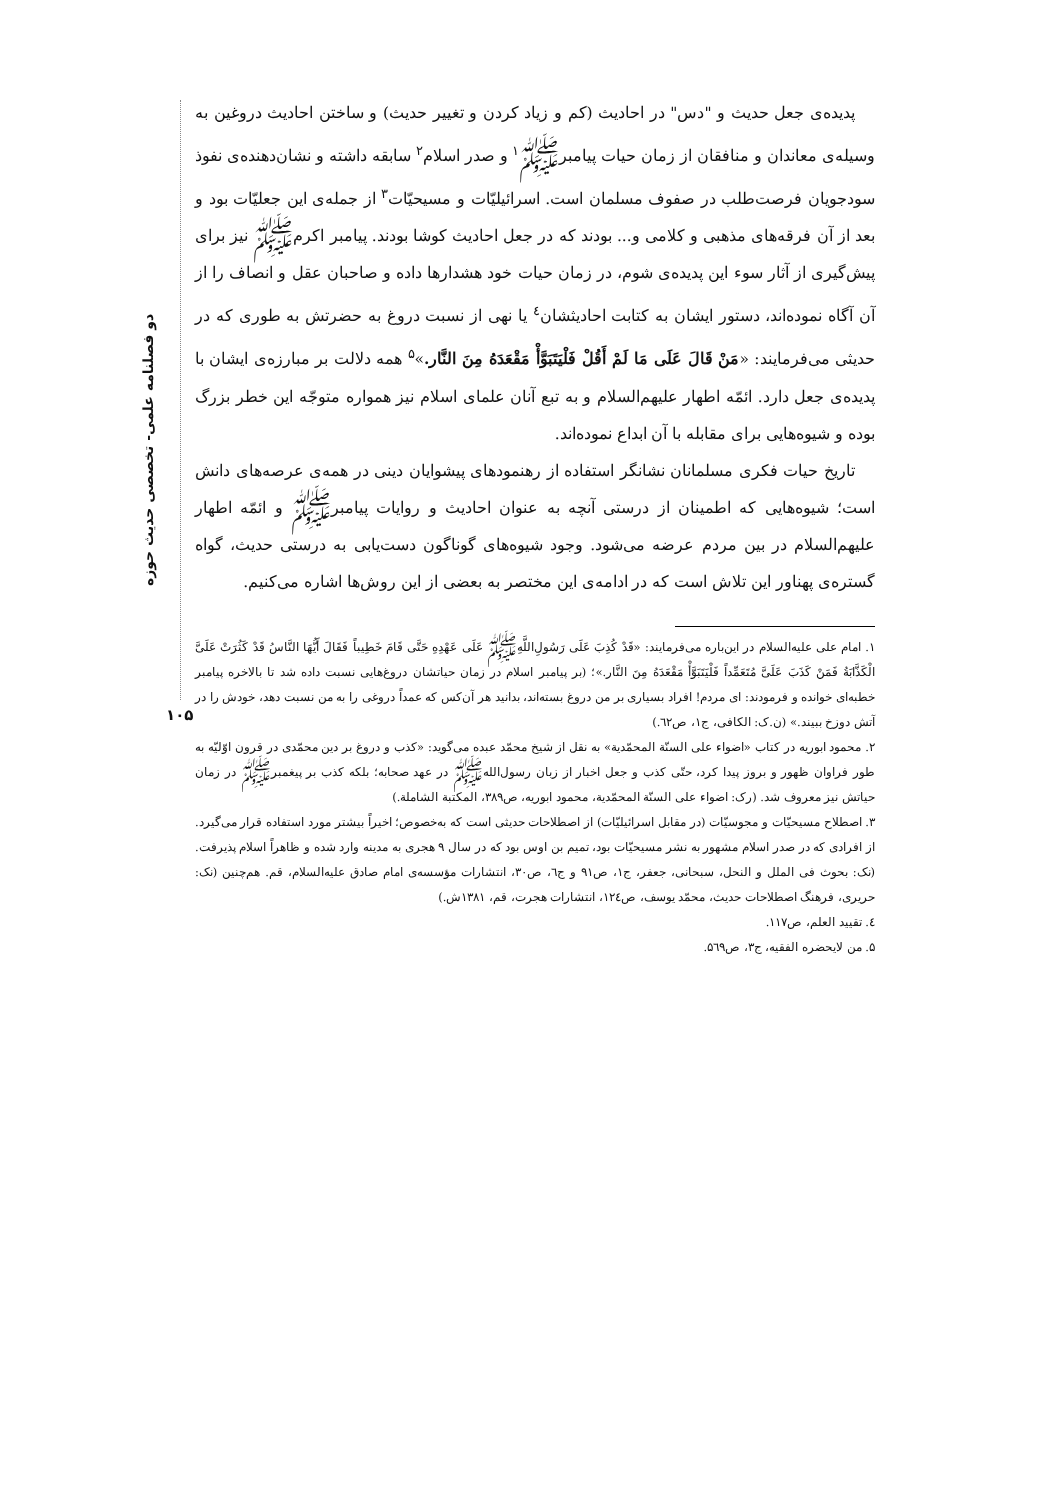دو فصلنامه علمی- تخصصی حدیث حوزه
پدیده‌ی جعل حدیث و "دس" در احادیث (کم و زیاد کردن و تغییر حدیث) و ساختن احادیث دروغین به وسیله‌ی معاندان و منافقان از زمان حیات پیامبرﷺ<sup>۱</sup> و صدر اسلام<sup>۲</sup> سابقه داشته و نشان‌دهنده‌ی نفوذ سودجویان فرصت‌طلب در صفوف مسلمان است. اسرائیلیّات و مسیحیّات<sup>۳</sup> از جمله‌ی این جعلیّات بود و بعد از آن فرقه‌های مذهبی و کلامی و... بودند که در جعل احادیث کوشا بودند. پیامبر اکرمﷺ نیز برای پیش‌گیری از آثار سوء این پدیده‌ی شوم، در زمان حیات خود هشدارها داده و صاحبان عقل و انصاف را از آن آگاه نموده‌اند، دستور ایشان به کتابت احادیثشان<sup>٤</sup> یا نهی از نسبت دروغ به حضرتش به طوری که در حدیثی می‌فرمایند: «مَنْ قَالَ عَلَی مَا لَمْ أَقُلْ فَلْیَتَبَوَّأْ مَقْعَدَهُ مِنَ النَّار.»<sup>۵</sup> همه دلالت بر مبارزه‌ی ایشان با پدیده‌ی جعل دارد. ائمّه اطهار علیهم‌السلام و به تبع آنان علمای اسلام نیز همواره متوجّه این خطر بزرگ بوده و شیوه‌هایی برای مقابله با آن ابداع نموده‌اند.
تاریخ حیات فکری مسلمانان نشانگر استفاده از رهنمودهای پیشوایان دینی در همه‌ی عرصه‌های دانش است؛ شیوه‌هایی که اطمینان از درستی آنچه به عنوان احادیث و روایات پیامبرﷺ و ائمّه اطهار علیهم‌السلام در بین مردم عرضه می‌شود. وجود شیوه‌های گوناگون دست‌یابی به درستی حدیث، گواه گستره‌ی پهناور این تلاش است که در ادامه‌ی این مختصر به بعضی از این روش‌ها اشاره می‌کنیم.
۱. امام علی علیه‌السلام در این‌باره می‌فرمایند: «قَدْ کُذِبَ عَلَی رَسُولِ‌اللَّهِﷺ عَلَی عَهْدِهِ حَتَّی قَامَ خَطِیباً فَقَالَ أَیُّهَا النَّاسُ قَدْ کَثُرَتْ عَلَیَّ الْکَذَّابَةُ فَمَنْ کَذَبَ عَلَیَّ مُتَعَمِّداً فَلْیَتَبَوَّأْ مَقْعَدَهُ مِنَ النَّار.»؛ (بر پیامبر اسلام در زمان حیاتشان دروغ‌هایی نسبت داده شد تا بالاخره پیامبر خطبه‌ای خوانده و فرمودند: ای مردم! افراد بسیاری بر من دروغ بسته‌اند، بدانید هر آن‌کس که عمداً دروغی را به من نسبت دهد، خودش را در آتش دوزخ ببیند.» (ن.ک: الکافی، ج۱، ص٦٢.)
۲. محمود ابوریه در کتاب «اضواء علی السنّة المحمّدیة» به نقل از شیخ محمّد عبده می‌گوید: «کذب و دروغ بر دین محمّدی در قرون اوّلیّه به طور فراوان ظهور و بروز پیدا کرد، حتّی کذب و جعل اخبار از زبان رسول‌اللهﷺ در عهد صحابه؛ بلکه کذب بر پیغمبرﷺ در زمان حیاتش نیز معروف شد. (رک: اضواء علی السنّة المحمّدیة، محمود ابوریه، ص۳۸۹، المکتبة الشاملة.)
۳. اصطلاح مسیحیّات و مجوسیّات (در مقابل اسرائیلیّات) از اصطلاحات حدیثی است که به‌خصوص؛ اخیراً بیشتر مورد استفاده قرار می‌گیرد. از افرادی که در صدر اسلام مشهور به نشر مسیحیّات بود، تمیم بن اوس بود که در سال ۹ هجری به مدینه وارد شده و ظاهراً اسلام پذیرفت. (نک: بحوث فی الملل و النحل، سبحانی، جعفر، ج۱، ص۹۱ و ج٦، ص۳۰، انتشارات مؤسسه‌ی امام صادق علیه‌السلام، قم. هم‌چنین (نک: حریری، فرهنگ اصطلاحات حدیث، محمّد یوسف، ص۱۲٤، انتشارات هجرت، قم، ۱۳۸۱ش.)
٤. تقیید العلم، ص۱۱۷.
۵. من لایحضره الفقیه، ج۳، ص۵٦۹.
۱۰۵